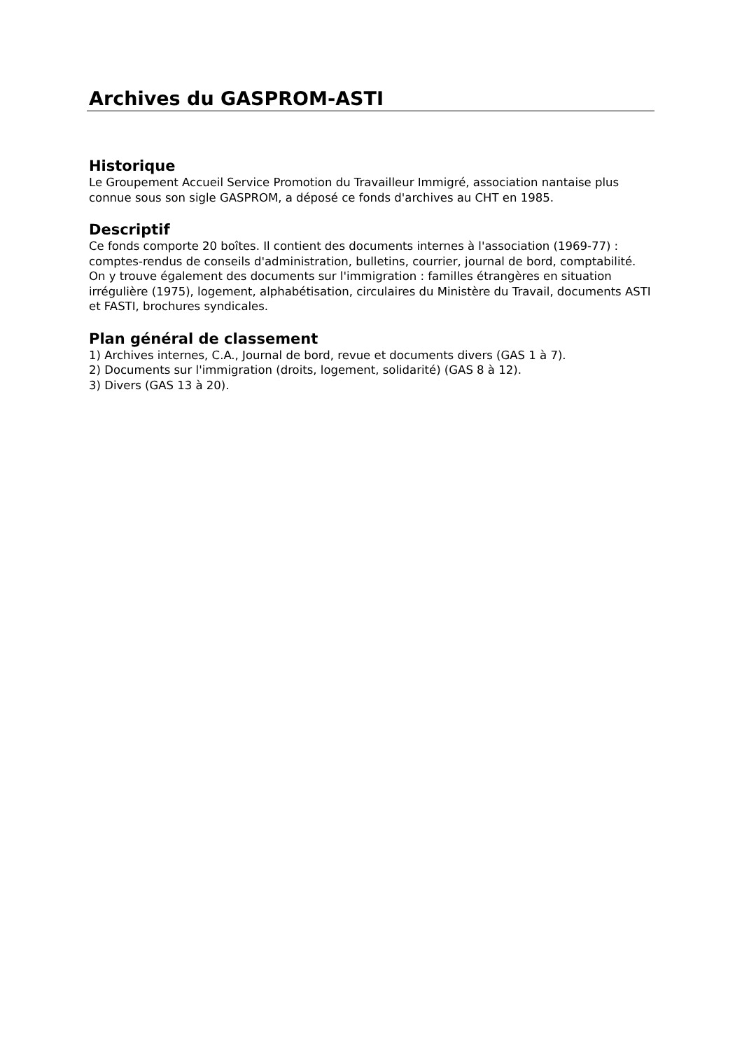Archives du GASPROM-ASTI
Historique
Le Groupement Accueil Service Promotion du Travailleur Immigré, association nantaise plus connue sous son sigle GASPROM, a déposé ce fonds d'archives au CHT en 1985.
Descriptif
Ce fonds comporte 20 boîtes. Il contient des documents internes à l'association (1969-77) : comptes-rendus de conseils d'administration, bulletins, courrier, journal de bord, comptabilité.
On y trouve également des documents sur l'immigration : familles étrangères en situation irrégulière (1975), logement, alphabétisation, circulaires du Ministère du Travail, documents ASTI et FASTI, brochures syndicales.
Plan général de classement
1) Archives internes, C.A., Journal de bord, revue et documents divers (GAS 1 à 7).
2) Documents sur l'immigration (droits, logement, solidarité) (GAS 8 à 12).
3) Divers (GAS 13 à 20).